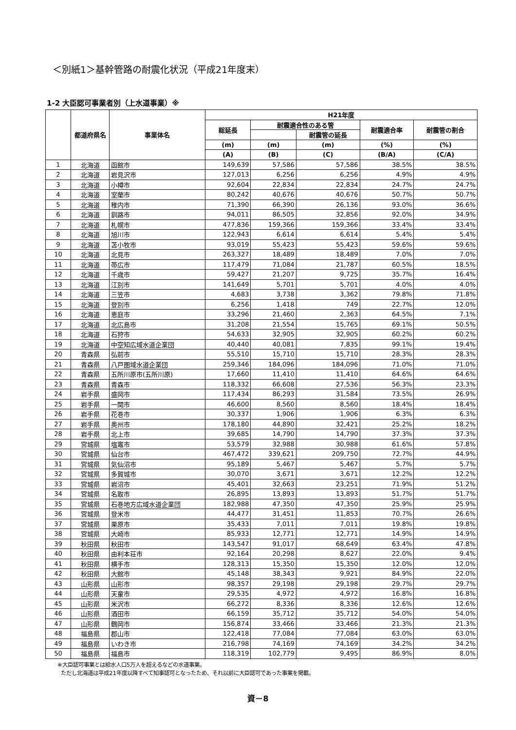＜別紙1＞基幹管路の耐震化状況（平成21年度末）
1-2 大臣認可事業者別（上水道事業）※
| | 都道府県名 | 事業体名 | H21年度 | | | | |
| --- | --- | --- | --- | --- | --- | --- | --- |
| | | | 総延長 | 耐震適合性のある管 | | 耐震適合率 | 耐震管の割合 |
| | | | | | 耐震管の延長 | | |
| | | | (m) | (m) | (m) | (%) | (%) |
| | | | (A) | (B) | (C) | (B/A) | (C/A) |
| 1 | 北海道 | 函館市 | 149,639 | 57,586 | 57,586 | 38.5% | 38.5% |
| 2 | 北海道 | 岩見沢市 | 127,013 | 6,256 | 6,256 | 4.9% | 4.9% |
| 3 | 北海道 | 小樽市 | 92,604 | 22,834 | 22,834 | 24.7% | 24.7% |
| 4 | 北海道 | 室蘭市 | 80,242 | 40,676 | 40,676 | 50.7% | 50.7% |
| 5 | 北海道 | 稚内市 | 71,390 | 66,390 | 26,136 | 93.0% | 36.6% |
| 6 | 北海道 | 釧路市 | 94,011 | 86,505 | 32,856 | 92.0% | 34.9% |
| 7 | 北海道 | 札幌市 | 477,836 | 159,366 | 159,366 | 33.4% | 33.4% |
| 8 | 北海道 | 旭川市 | 122,943 | 6,614 | 6,614 | 5.4% | 5.4% |
| 9 | 北海道 | 苫小牧市 | 93,019 | 55,423 | 55,423 | 59.6% | 59.6% |
| 10 | 北海道 | 北見市 | 263,327 | 18,489 | 18,489 | 7.0% | 7.0% |
| 11 | 北海道 | 帯広市 | 117,479 | 71,084 | 21,787 | 60.5% | 18.5% |
| 12 | 北海道 | 千歳市 | 59,427 | 21,207 | 9,725 | 35.7% | 16.4% |
| 13 | 北海道 | 江別市 | 141,649 | 5,701 | 5,701 | 4.0% | 4.0% |
| 14 | 北海道 | 三笠市 | 4,683 | 3,738 | 3,362 | 79.8% | 71.8% |
| 15 | 北海道 | 登別市 | 6,256 | 1,418 | 749 | 22.7% | 12.0% |
| 16 | 北海道 | 恵庭市 | 33,296 | 21,460 | 2,363 | 64.5% | 7.1% |
| 17 | 北海道 | 北広島市 | 31,208 | 21,554 | 15,765 | 69.1% | 50.5% |
| 18 | 北海道 | 石狩市 | 54,633 | 32,905 | 32,905 | 60.2% | 60.2% |
| 19 | 北海道 | 中空知広域水道企業団 | 40,440 | 40,081 | 7,835 | 99.1% | 19.4% |
| 20 | 青森県 | 弘前市 | 55,510 | 15,710 | 15,710 | 28.3% | 28.3% |
| 21 | 青森県 | 八戸圏域水道企業団 | 259,346 | 184,096 | 184,096 | 71.0% | 71.0% |
| 22 | 青森県 | 五所川原市(五所川原) | 17,660 | 11,410 | 11,410 | 64.6% | 64.6% |
| 23 | 青森県 | 青森市 | 118,332 | 66,608 | 27,536 | 56.3% | 23.3% |
| 24 | 岩手県 | 盛岡市 | 117,434 | 86,293 | 31,584 | 73.5% | 26.9% |
| 25 | 岩手県 | 一関市 | 46,600 | 8,560 | 8,560 | 18.4% | 18.4% |
| 26 | 岩手県 | 花巻市 | 30,337 | 1,906 | 1,906 | 6.3% | 6.3% |
| 27 | 岩手県 | 奥州市 | 178,180 | 44,890 | 32,421 | 25.2% | 18.2% |
| 28 | 岩手県 | 北上市 | 39,685 | 14,790 | 14,790 | 37.3% | 37.3% |
| 29 | 宮城県 | 塩竈市 | 53,579 | 32,988 | 30,988 | 61.6% | 57.8% |
| 30 | 宮城県 | 仙台市 | 467,472 | 339,621 | 209,750 | 72.7% | 44.9% |
| 31 | 宮城県 | 気仙沼市 | 95,189 | 5,467 | 5,467 | 5.7% | 5.7% |
| 32 | 宮城県 | 多賀城市 | 30,070 | 3,671 | 3,671 | 12.2% | 12.2% |
| 33 | 宮城県 | 岩沼市 | 45,401 | 32,663 | 23,251 | 71.9% | 51.2% |
| 34 | 宮城県 | 名取市 | 26,895 | 13,893 | 13,893 | 51.7% | 51.7% |
| 35 | 宮城県 | 石巻地方広域水道企業団 | 182,988 | 47,350 | 47,350 | 25.9% | 25.9% |
| 36 | 宮城県 | 登米市 | 44,477 | 31,451 | 11,853 | 70.7% | 26.6% |
| 37 | 宮城県 | 栗原市 | 35,433 | 7,011 | 7,011 | 19.8% | 19.8% |
| 38 | 宮城県 | 大崎市 | 85,933 | 12,771 | 12,771 | 14.9% | 14.9% |
| 39 | 秋田県 | 秋田市 | 143,547 | 91,017 | 68,649 | 63.4% | 47.8% |
| 40 | 秋田県 | 由利本荘市 | 92,164 | 20,298 | 8,627 | 22.0% | 9.4% |
| 41 | 秋田県 | 横手市 | 128,313 | 15,350 | 15,350 | 12.0% | 12.0% |
| 42 | 秋田県 | 大館市 | 45,148 | 38,343 | 9,921 | 84.9% | 22.0% |
| 43 | 山形県 | 山形市 | 98,357 | 29,198 | 29,198 | 29.7% | 29.7% |
| 44 | 山形県 | 天童市 | 29,535 | 4,972 | 4,972 | 16.8% | 16.8% |
| 45 | 山形県 | 米沢市 | 66,272 | 8,336 | 8,336 | 12.6% | 12.6% |
| 46 | 山形県 | 酒田市 | 66,159 | 35,712 | 35,712 | 54.0% | 54.0% |
| 47 | 山形県 | 鶴岡市 | 156,874 | 33,466 | 33,466 | 21.3% | 21.3% |
| 48 | 福島県 | 郡山市 | 122,418 | 77,084 | 77,084 | 63.0% | 63.0% |
| 49 | 福島県 | いわき市 | 216,798 | 74,169 | 74,169 | 34.2% | 34.2% |
| 50 | 福島県 | 福島市 | 118,319 | 102,779 | 9,495 | 86.9% | 8.0% |
※大臣認可事業とは給水人口5万人を超えるなどの水道事業。
ただし北海道は平成21年度以降すべて知事認可となったため、それ以前に大臣認可であった事業を掲載。
資－8